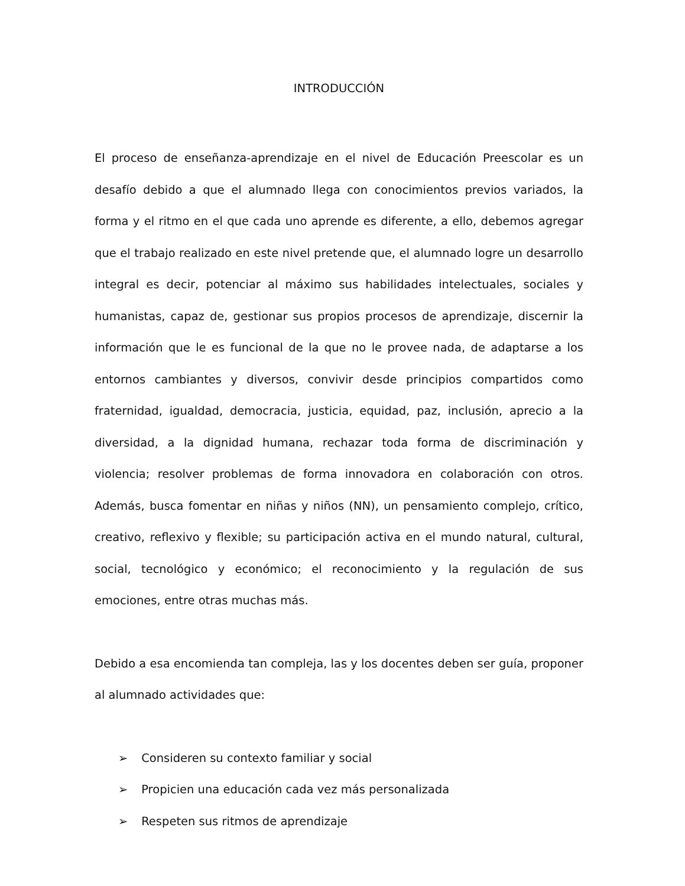INTRODUCCIÓN
El proceso de enseñanza-aprendizaje en el nivel de Educación Preescolar es un desafío debido a que el alumnado llega con conocimientos previos variados, la forma y el ritmo en el que cada uno aprende es diferente, a ello, debemos agregar que el trabajo realizado en este nivel pretende que, el alumnado logre un desarrollo integral es decir, potenciar al máximo sus habilidades intelectuales, sociales y humanistas, capaz de, gestionar sus propios procesos de aprendizaje, discernir la información que le es funcional de la que no le provee nada, de adaptarse a los entornos cambiantes y diversos, convivir desde principios compartidos como fraternidad, igualdad, democracia, justicia, equidad, paz, inclusión, aprecio a la diversidad, a la dignidad humana, rechazar toda forma de discriminación y violencia; resolver problemas de forma innovadora en colaboración con otros. Además, busca fomentar en niñas y niños (NN), un pensamiento complejo, crítico, creativo, reflexivo y flexible; su participación activa en el mundo natural, cultural, social, tecnológico y económico; el reconocimiento y la regulación de sus emociones, entre otras muchas más.
Debido a esa encomienda tan compleja, las y los docentes deben ser guía, proponer al alumnado actividades que:
➢ Consideren su contexto familiar y social
➢ Propicien una educación cada vez más personalizada
➢ Respeten sus ritmos de aprendizaje